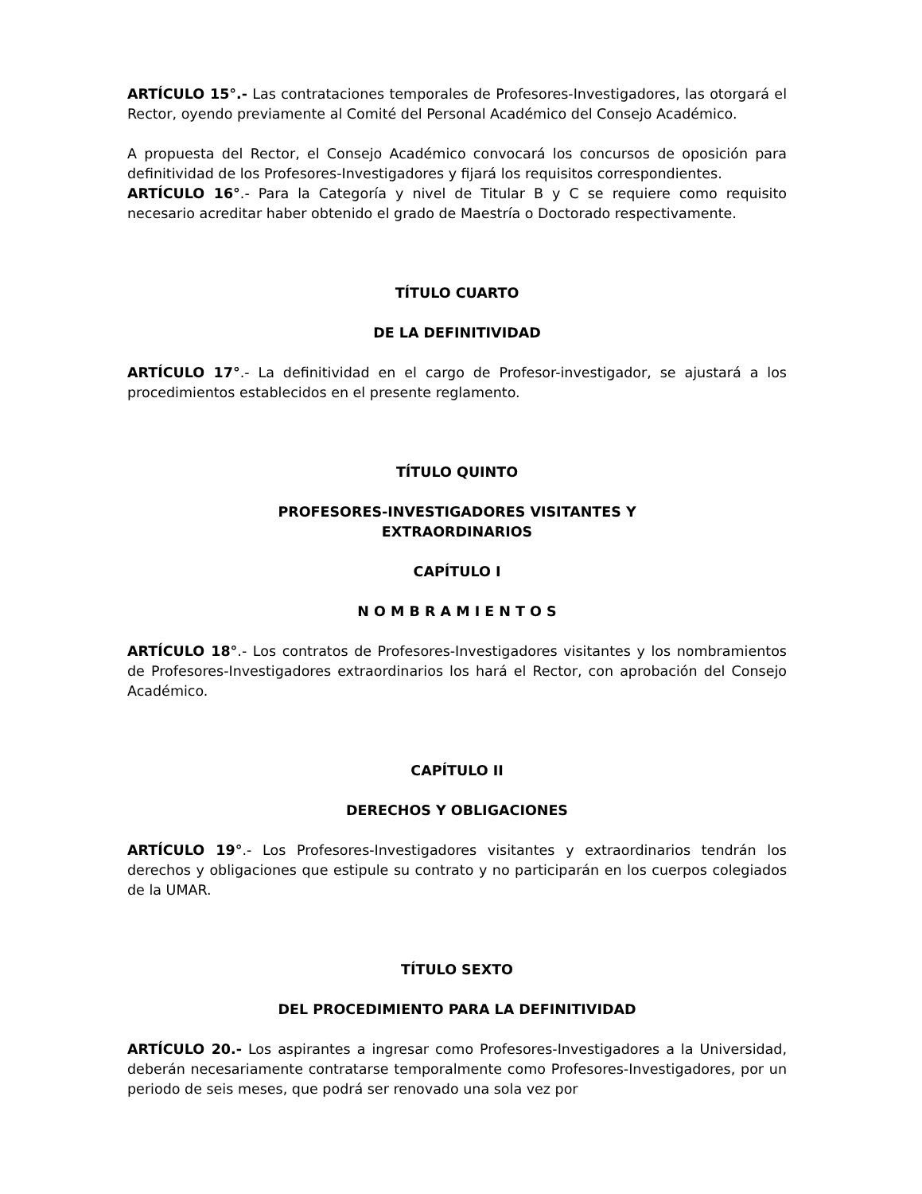ARTÍCULO 15°.- Las contrataciones temporales de Profesores-Investigadores, las otorgará el Rector, oyendo previamente al Comité del Personal Académico del Consejo Académico.
A propuesta del Rector, el Consejo Académico convocará los concursos de oposición para definitividad de los Profesores-Investigadores y fijará los requisitos correspondientes.
ARTÍCULO 16°.- Para la Categoría y nivel de Titular B y C se requiere como requisito necesario acreditar haber obtenido el grado de Maestría o Doctorado respectivamente.
TÍTULO CUARTO
DE LA DEFINITIVIDAD
ARTÍCULO 17°.- La definitividad en el cargo de Profesor-investigador, se ajustará a los procedimientos establecidos en el presente reglamento.
TÍTULO QUINTO
PROFESORES-INVESTIGADORES VISITANTES Y
EXTRAORDINARIOS
CAPÍTULO I
N O M B R A M I E N T O S
ARTÍCULO 18°.- Los contratos de Profesores-Investigadores visitantes y los nombramientos de Profesores-Investigadores extraordinarios los hará el Rector, con aprobación del Consejo Académico.
CAPÍTULO II
DERECHOS Y OBLIGACIONES
ARTÍCULO 19°.- Los Profesores-Investigadores visitantes y extraordinarios tendrán los derechos y obligaciones que estipule su contrato y no participarán en los cuerpos colegiados de la UMAR.
TÍTULO SEXTO
DEL PROCEDIMIENTO PARA LA DEFINITIVIDAD
ARTÍCULO 20.- Los aspirantes a ingresar como Profesores-Investigadores a la Universidad, deberán necesariamente contratarse temporalmente como Profesores-Investigadores, por un periodo de seis meses, que podrá ser renovado una sola vez por